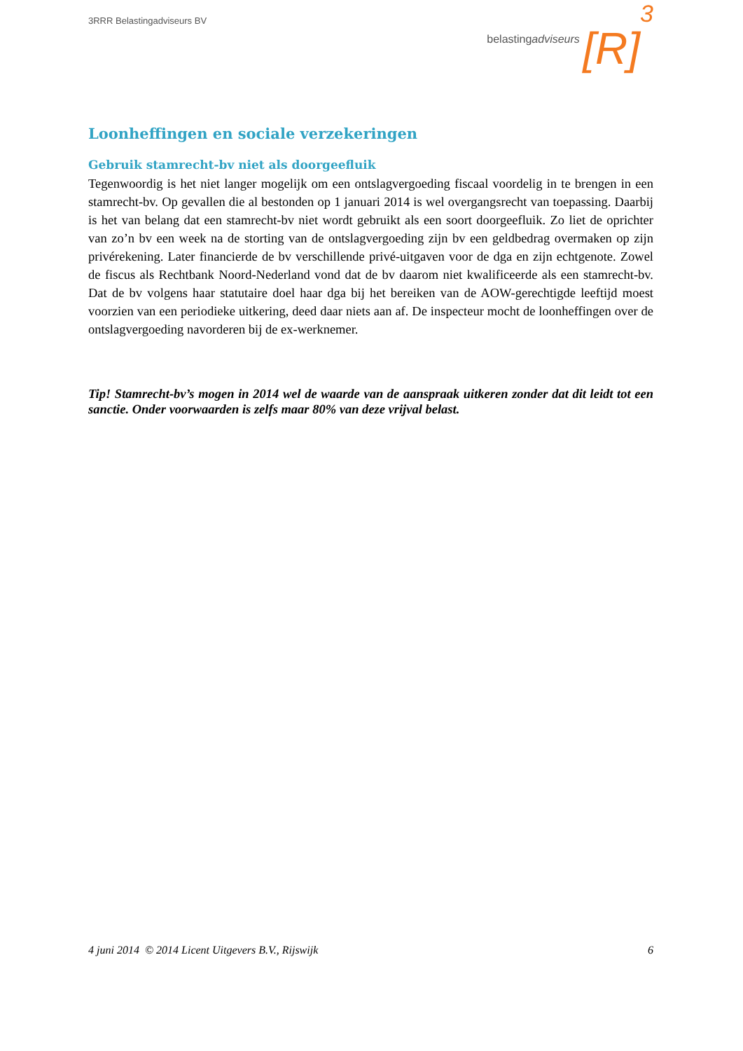3RRR Belastingadviseurs BV
belastingadviseurs [R] 3
Loonheffingen en sociale verzekeringen
Gebruik stamrecht-bv niet als doorgeefluik
Tegenwoordig is het niet langer mogelijk om een ontslagvergoeding fiscaal voordelig in te brengen in een stamrecht-bv. Op gevallen die al bestonden op 1 januari 2014 is wel overgangsrecht van toepassing. Daarbij is het van belang dat een stamrecht-bv niet wordt gebruikt als een soort doorgeefluik. Zo liet de oprichter van zo’n bv een week na de storting van de ontslagvergoeding zijn bv een geldbedrag overmaken op zijn privérekening. Later financierde de bv verschillende privé-uitgaven voor de dga en zijn echtgenote. Zowel de fiscus als Rechtbank Noord-Nederland vond dat de bv daarom niet kwalificeerde als een stamrecht-bv. Dat de bv volgens haar statutaire doel haar dga bij het bereiken van de AOW-gerechtigde leeftijd moest voorzien van een periodieke uitkering, deed daar niets aan af. De inspecteur mocht de loonheffingen over de ontslagvergoeding navorderen bij de ex-werknemer.
Tip! Stamrecht-bv’s mogen in 2014 wel de waarde van de aanspraak uitkeren zonder dat dit leidt tot een sanctie. Onder voorwaarden is zelfs maar 80% van deze vrijval belast.
4 juni 2014 © 2014 Licent Uitgevers B.V., Rijswijk 6